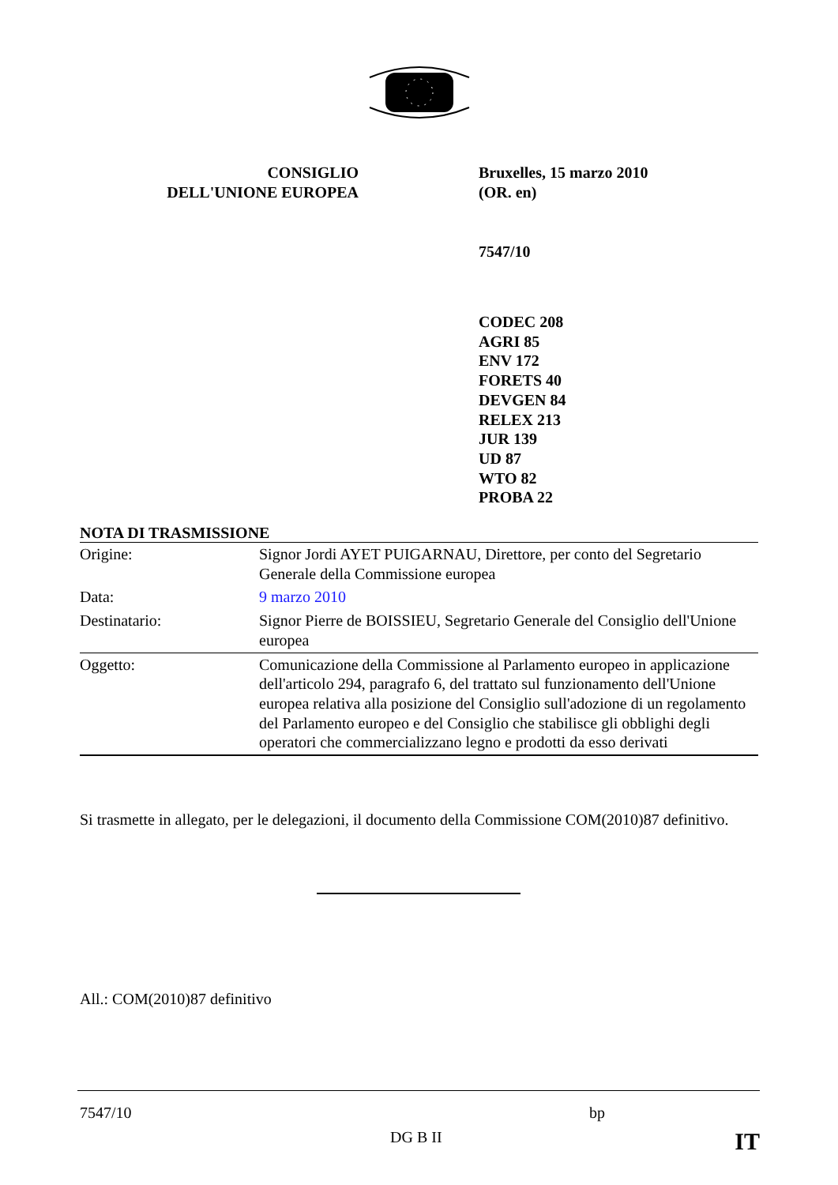CONSIGLIO
DELL'UNIONE EUROPEA
Bruxelles, 15 marzo 2010
(OR. en)
7547/10
CODEC 208
AGRI 85
ENV 172
FORETS 40
DEVGEN 84
RELEX 213
JUR 139
UD 87
WTO 82
PROBA 22
NOTA DI TRASMISSIONE
| Origine: | Signor Jordi AYET PUIGARNAU, Direttore, per conto del Segretario Generale della Commissione europea |
| Data: | 9 marzo 2010 |
| Destinatario: | Signor Pierre de BOISSIEU, Segretario Generale del Consiglio dell'Unione europea |
| Oggetto: | Comunicazione della Commissione al Parlamento europeo in applicazione dell'articolo 294, paragrafo 6, del trattato sul funzionamento dell'Unione europea relativa alla posizione del Consiglio sull'adozione di un regolamento del Parlamento europeo e del Consiglio che stabilisce gli obblighi degli operatori che commercializzano legno e prodotti da esso derivati |
Si trasmette in allegato, per le delegazioni, il documento della Commissione COM(2010)87 definitivo.
All.: COM(2010)87 definitivo
7547/10 bp
DG B II IT